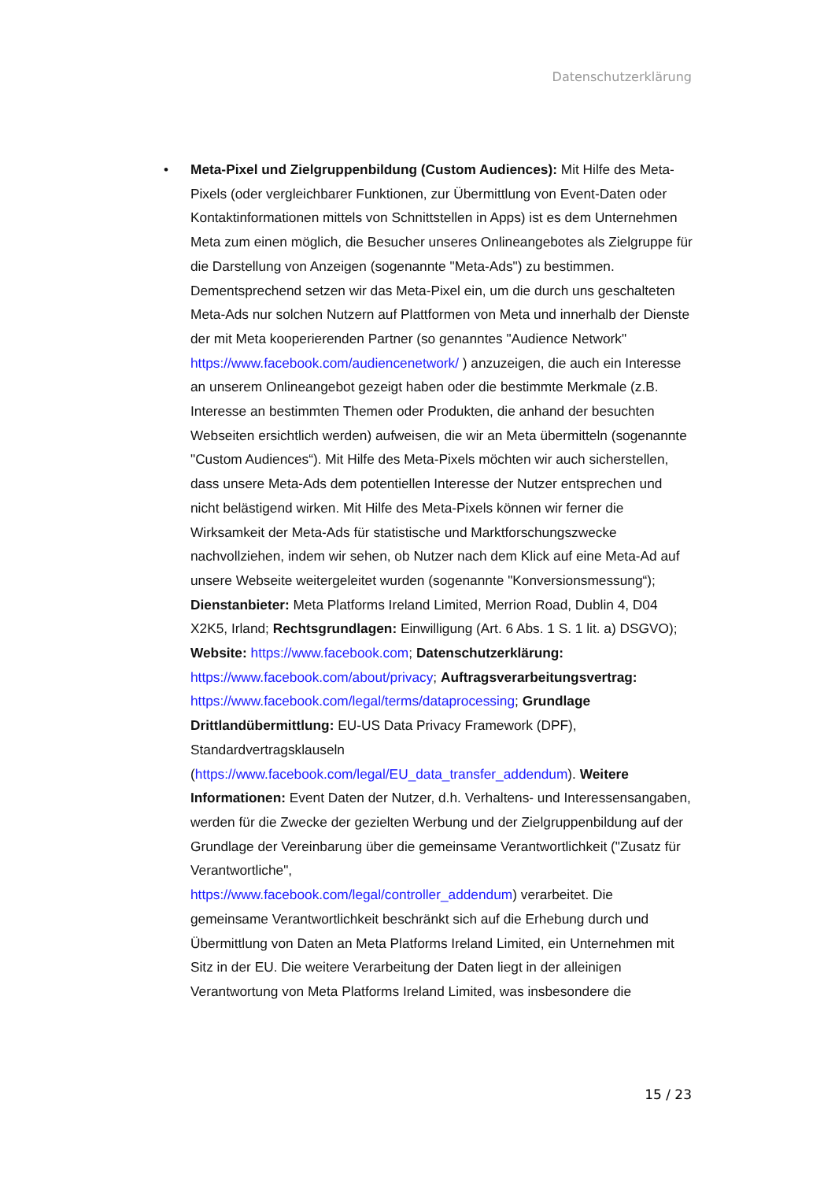Datenschutzerklärung
• Meta-Pixel und Zielgruppenbildung (Custom Audiences): Mit Hilfe des Meta-Pixels (oder vergleichbarer Funktionen, zur Übermittlung von Event-Daten oder Kontaktinformationen mittels von Schnittstellen in Apps) ist es dem Unternehmen Meta zum einen möglich, die Besucher unseres Onlineangebotes als Zielgruppe für die Darstellung von Anzeigen (sogenannte "Meta-Ads") zu bestimmen. Dementsprechend setzen wir das Meta-Pixel ein, um die durch uns geschalteten Meta-Ads nur solchen Nutzern auf Plattformen von Meta und innerhalb der Dienste der mit Meta kooperierenden Partner (so genanntes "Audience Network" https://www.facebook.com/audiencenetwork/ ) anzuzeigen, die auch ein Interesse an unserem Onlineangebot gezeigt haben oder die bestimmte Merkmale (z.B. Interesse an bestimmten Themen oder Produkten, die anhand der besuchten Webseiten ersichtlich werden) aufweisen, die wir an Meta übermitteln (sogenannte "Custom Audiences“). Mit Hilfe des Meta-Pixels möchten wir auch sicherstellen, dass unsere Meta-Ads dem potentiellen Interesse der Nutzer entsprechen und nicht belästigend wirken. Mit Hilfe des Meta-Pixels können wir ferner die Wirksamkeit der Meta-Ads für statistische und Marktforschungszwecke nachvollziehen, indem wir sehen, ob Nutzer nach dem Klick auf eine Meta-Ad auf unsere Webseite weitergeleitet wurden (sogenannte "Konversionsmessung“); Dienstanbieter: Meta Platforms Ireland Limited, Merrion Road, Dublin 4, D04 X2K5, Irland; Rechtsgrundlagen: Einwilligung (Art. 6 Abs. 1 S. 1 lit. a) DSGVO); Website: https://www.facebook.com; Datenschutzerklärung: https://www.facebook.com/about/privacy; Auftragsverarbeitungsvertrag:
https://www.facebook.com/legal/terms/dataprocessing; Grundlage Drittlandübermittlung: EU-US Data Privacy Framework (DPF), Standardvertragsklauseln
(https://www.facebook.com/legal/EU_data_transfer_addendum). Weitere Informationen: Event Daten der Nutzer, d.h. Verhaltens- und Interessensangaben, werden für die Zwecke der gezielten Werbung und der Zielgruppenbildung auf der Grundlage der Vereinbarung über die gemeinsame Verantwortlichkeit ("Zusatz für Verantwortliche",
https://www.facebook.com/legal/controller_addendum) verarbeitet. Die gemeinsame Verantwortlichkeit beschränkt sich auf die Erhebung durch und Übermittlung von Daten an Meta Platforms Ireland Limited, ein Unternehmen mit Sitz in der EU. Die weitere Verarbeitung der Daten liegt in der alleinigen Verantwortung von Meta Platforms Ireland Limited, was insbesondere die
15 / 23